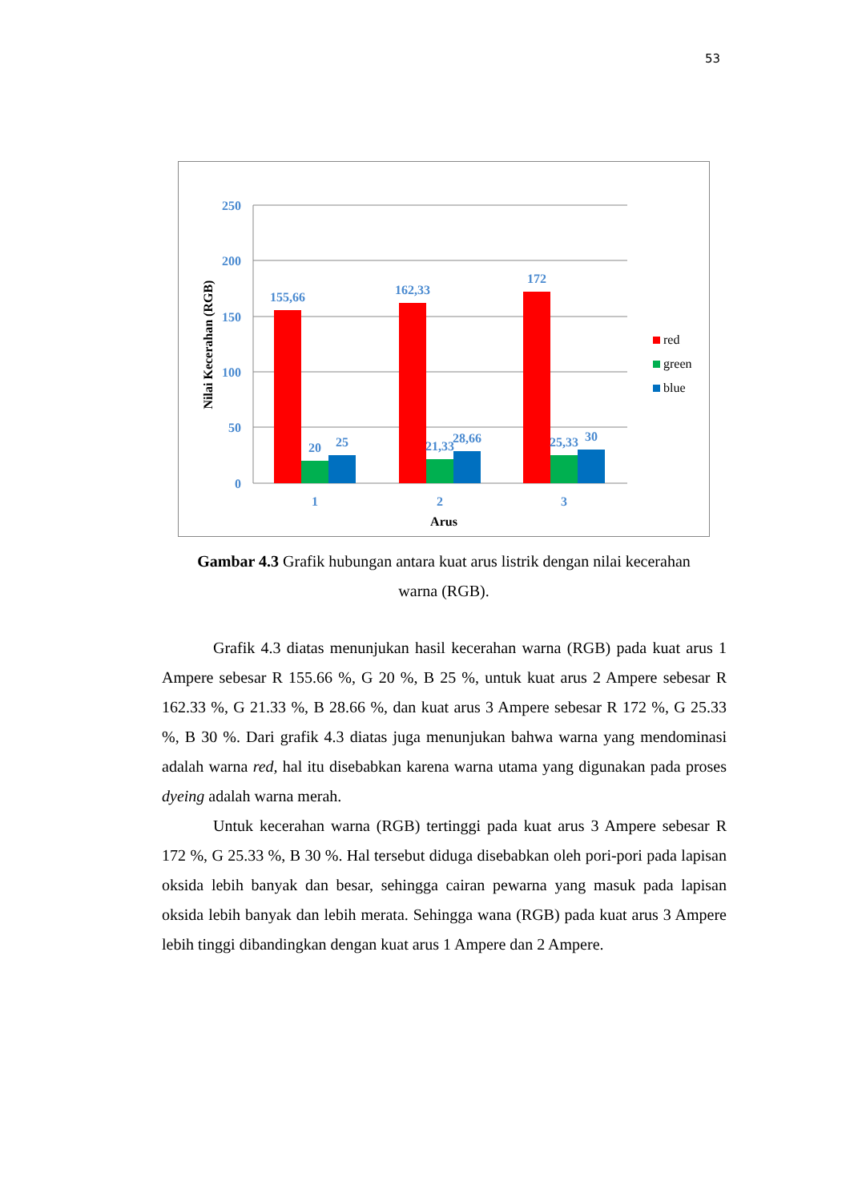53
250
200
150
100
50
0
155,66
20
25
162,33
21,33
28,66
172
25,33
30
1
2
3
Arus
Nilai Kecerahan (RGB)
red
green
blue
Gambar 4.3 Grafik hubungan antara kuat arus listrik dengan nilai kecerahan warna (RGB).
Grafik 4.3 diatas menunjukan hasil kecerahan warna (RGB) pada kuat arus 1 Ampere sebesar R 155.66 %, G 20 %, B 25 %, untuk kuat arus 2 Ampere sebesar R 162.33 %, G 21.33 %, B 28.66 %, dan kuat arus 3 Ampere sebesar R 172 %, G 25.33 %, B 30 %. Dari grafik 4.3 diatas juga menunjukan bahwa warna yang mendominasi adalah warna red, hal itu disebabkan karena warna utama yang digunakan pada proses dyeing adalah warna merah.
Untuk kecerahan warna (RGB) tertinggi pada kuat arus 3 Ampere sebesar R 172 %, G 25.33 %, B 30 %. Hal tersebut diduga disebabkan oleh pori-pori pada lapisan oksida lebih banyak dan besar, sehingga cairan pewarna yang masuk pada lapisan oksida lebih banyak dan lebih merata. Sehingga wana (RGB) pada kuat arus 3 Ampere lebih tinggi dibandingkan dengan kuat arus 1 Ampere dan 2 Ampere.